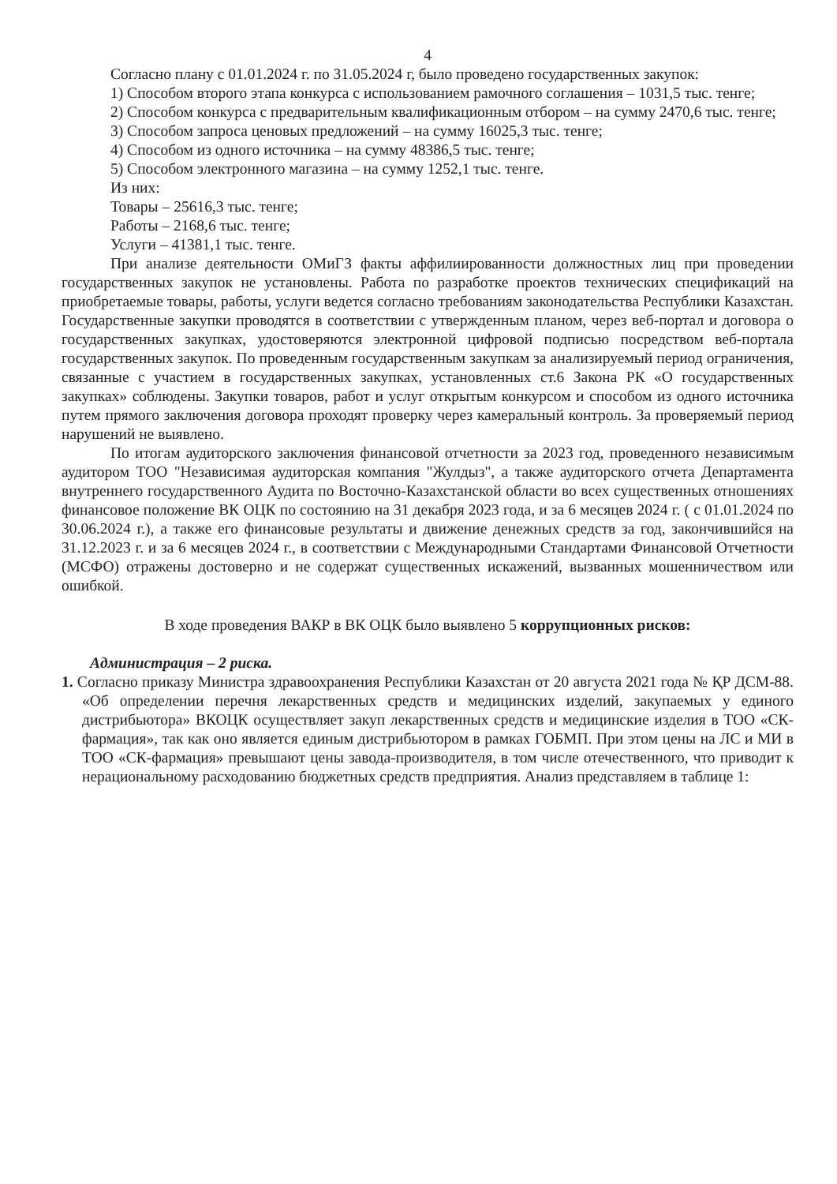4
Согласно плану с 01.01.2024 г. по 31.05.2024 г, было проведено государственных закупок:
1) Способом второго этапа конкурса с использованием рамочного соглашения – 1031,5 тыс. тенге;
2) Способом конкурса с предварительным квалификационным отбором – на сумму 2470,6 тыс. тенге;
3) Способом запроса ценовых предложений – на сумму 16025,3 тыс. тенге;
4) Способом из одного источника – на сумму 48386,5 тыс. тенге;
5) Способом электронного магазина – на сумму 1252,1 тыс. тенге.
Из них:
Товары – 25616,3 тыс. тенге;
Работы – 2168,6 тыс. тенге;
Услуги – 41381,1 тыс. тенге.
При анализе деятельности ОМиГЗ факты аффилиированности должностных лиц при проведении государственных закупок не установлены. Работа по разработке проектов технических спецификаций на приобретаемые товары, работы, услуги ведется согласно требованиям законодательства Республики Казахстан. Государственные закупки проводятся в соответствии с утвержденным планом, через веб-портал и договора о государственных закупках, удостоверяются электронной цифровой подписью посредством веб-портала государственных закупок. По проведенным государственным закупкам за анализируемый период ограничения, связанные с участием в государственных закупках, установленных ст.6 Закона РК «О государственных закупках» соблюдены. Закупки товаров, работ и услуг открытым конкурсом и способом из одного источника путем прямого заключения договора проходят проверку через камеральный контроль. За проверяемый период нарушений не выявлено.
По итогам аудиторского заключения финансовой отчетности за 2023 год, проведенного независимым аудитором ТОО "Независимая аудиторская компания "Жулдыз", а также аудиторского отчета Департамента внутреннего государственного Аудита по Восточно-Казахстанской области во всех существенных отношениях финансовое положение ВК ОЦК по состоянию на 31 декабря 2023 года, и за 6 месяцев 2024 г. ( с 01.01.2024 по 30.06.2024 г.), а также его финансовые результаты и движение денежных средств за год, закончившийся на 31.12.2023 г. и за 6 месяцев 2024 г., в соответствии с Международными Стандартами Финансовой Отчетности (МСФО) отражены достоверно и не содержат существенных искажений, вызванных мошенничеством или ошибкой.
В ходе проведения ВАКР в ВК ОЦК было выявлено 5 коррупционных рисков:
Администрация – 2 риска.
1. Согласно приказу Министра здравоохранения Республики Казахстан от 20 августа 2021 года № ҚР ДСМ-88. «Об определении перечня лекарственных средств и медицинских изделий, закупаемых у единого дистрибьютора» ВКОЦК осуществляет закуп лекарственных средств и медицинские изделия в ТОО «СК-фармация», так как оно является единым дистрибьютором в рамках ГОБМП. При этом цены на ЛС и МИ в ТОО «СК-фармация» превышают цены завода-производителя, в том числе отечественного, что приводит к нерациональному расходованию бюджетных средств предприятия. Анализ представляем в таблице 1: